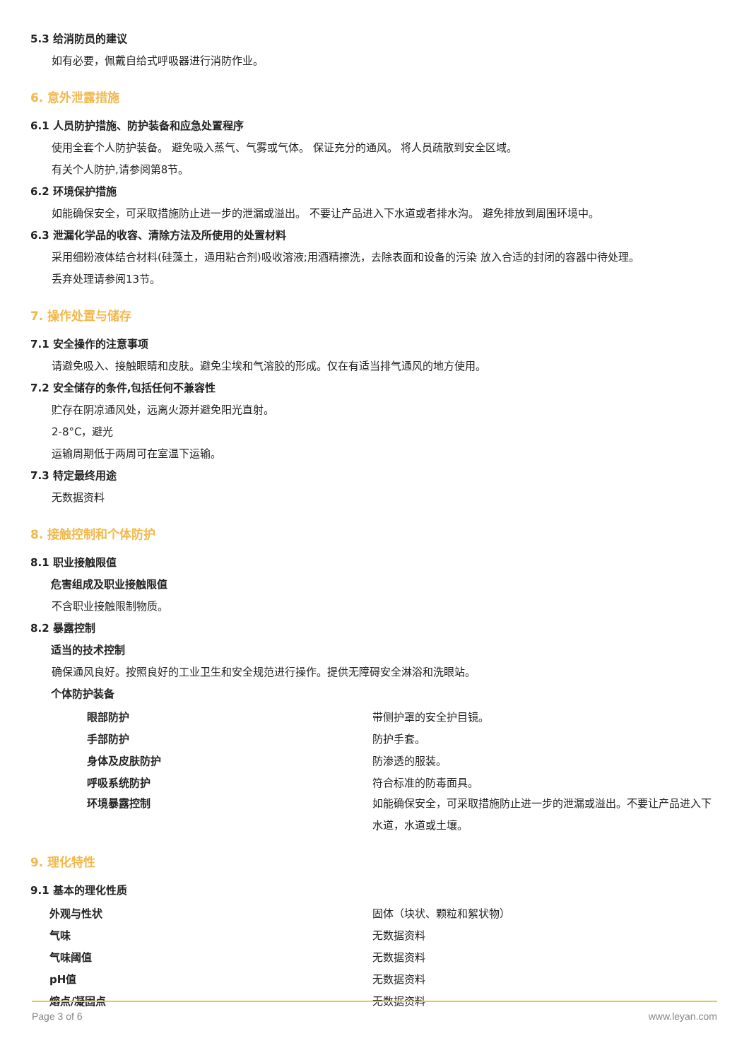5.3 给消防员的建议
如有必要，佩戴自给式呼吸器进行消防作业。
6. 意外泄露措施
6.1 人员防护措施、防护装备和应急处置程序
使用全套个人防护装备。 避免吸入蒸气、气雾或气体。 保证充分的通风。 将人员疏散到安全区域。
有关个人防护,请参阅第8节。
6.2 环境保护措施
如能确保安全，可采取措施防止进一步的泄漏或溢出。 不要让产品进入下水道或者排水沟。 避免排放到周围环境中。
6.3 泄漏化学品的收容、清除方法及所使用的处置材料
采用细粉液体结合材料(硅藻土，通用粘合剂)吸收溶液;用酒精擦洗，去除表面和设备的污染 放入合适的封闭的容器中待处理。
丢弃处理请参阅13节。
7. 操作处置与储存
7.1 安全操作的注意事项
请避免吸入、接触眼睛和皮肤。避免尘埃和气溶胶的形成。仅在有适当排气通风的地方使用。
7.2 安全储存的条件,包括任何不兼容性
贮存在阴凉通风处，远离火源并避免阳光直射。
2-8°C，避光
运输周期低于两周可在室温下运输。
7.3 特定最终用途
无数据资料
8. 接触控制和个体防护
8.1 职业接触限值
危害组成及职业接触限值
不含职业接触限制物质。
8.2 暴露控制
适当的技术控制
确保通风良好。按照良好的工业卫生和安全规范进行操作。提供无障碍安全淋浴和洗眼站。
个体防护装备
| 眼部防护 | 带侧护罩的安全护目镜。 |
| 手部防护 | 防护手套。 |
| 身体及皮肤防护 | 防渗透的服装。 |
| 呼吸系统防护 | 符合标准的防毒面具。 |
| 环境暴露控制 | 如能确保安全，可采取措施防止进一步的泄漏或溢出。不要让产品进入下水道，水道或土壤。 |
9. 理化特性
9.1 基本的理化性质
| 外观与性状 | 固体（块状、颗粒和絮状物） |
| 气味 | 无数据资料 |
| 气味阈值 | 无数据资料 |
| pH值 | 无数据资料 |
| 熔点/凝固点 | 无数据资料 |
Page 3 of 6 www.leyan.com